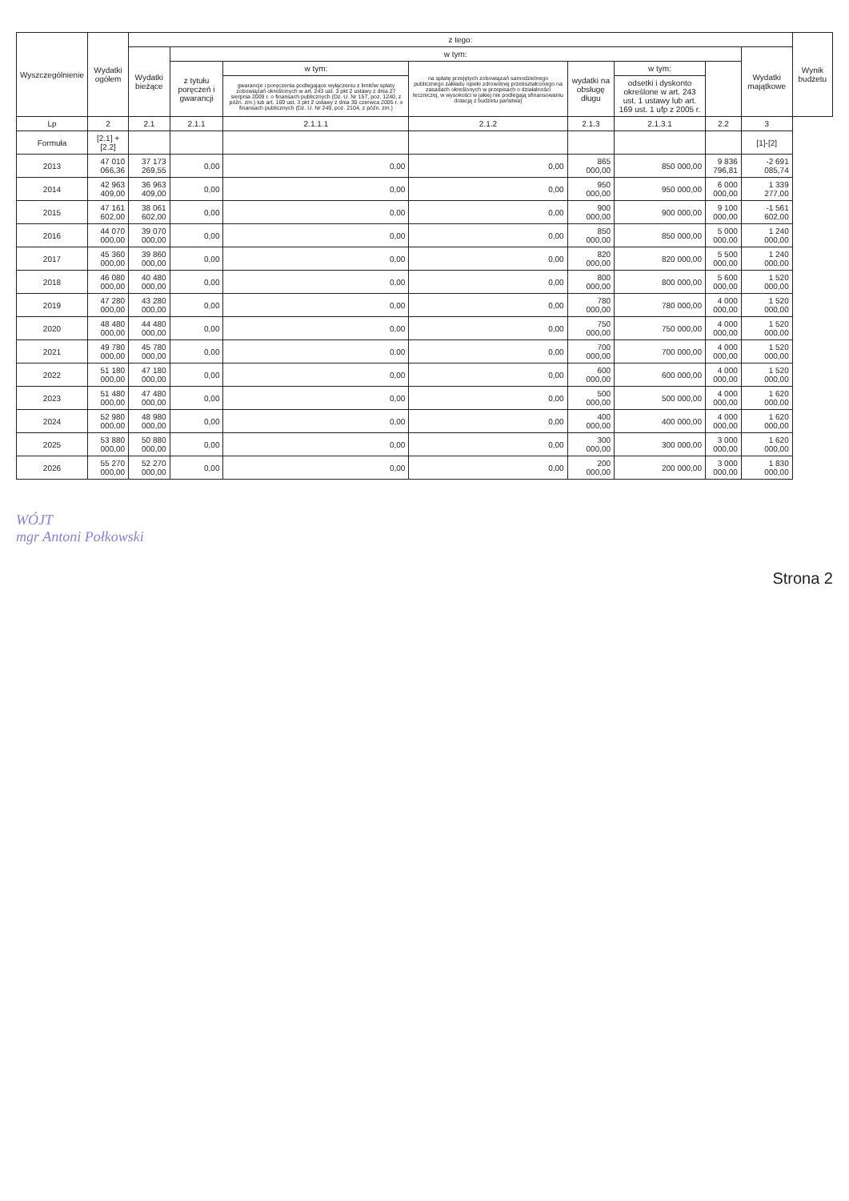| Wyszczególnienie | Wydatki ogółem | z tego: | | | | | | | | Wynik budżetu |
| --- | --- | --- | --- | --- | --- | --- | --- | --- | --- | --- |
| | | Wydatki bieżące | w tym: | | | | | | Wydatki majątkowe | |
| | | | z tytułu poręczeń i gwarancji | w tym: | na spłatę przejętych zobowiązań samodzielnego publicznego zakładu opieki zdrowotnej przekształconego na zasadach określonych w przepisach o działalności leczniczej, w wysokości w jakiej nie podlegają sfinansowaniu dotacją z budżetu państwa) | wydatki na obsługę długu | w tym: | | | |
| | | | | gwarancje i poręczenia podlegające wyłączeniu z limitów spłaty zobowiązań określonych w art. 243 ust. 3 pkt 2 ustawy z dnia 27 sierpnia 2009 r. o finansach publicznych (Dz. U. Nr 157, poz. 1240, z późn. zm.) lub art. 169 ust. 3 pkt 2 ustawy z dnia 30 czerwca 2005 r. o finansach publicznych (Dz. U. Nr 249, poz. 2104, z późn. zm.) | | | odsetki i dyskonto określone w art. 243 ust. 1 ustawy lub art. 169 ust. 1 ufp z 2005 r. | | | |
| Lp | 2 | 2.1 | 2.1.1 | 2.1.1.1 | 2.1.2 | 2.1.3 | 2.1.3.1 | 2.2 | 3 | |
| Formuła | [2.1] + [2.2] | | | | | | | | [1]-[2] | |
| 2013 | 47 010 066,36 | 37 173 269,55 | 0,00 | 0,00 | 0,00 | 865 000,00 | 850 000,00 | 9 836 796,81 | -2 691 085,74 | |
| 2014 | 42 963 409,00 | 36 963 409,00 | 0,00 | 0,00 | 0,00 | 950 000,00 | 950 000,00 | 6 000 000,00 | 1 339 277,00 | |
| 2015 | 47 161 602,00 | 38 061 602,00 | 0,00 | 0,00 | 0,00 | 900 000,00 | 900 000,00 | 9 100 000,00 | -1 561 602,00 | |
| 2016 | 44 070 000,00 | 39 070 000,00 | 0,00 | 0,00 | 0,00 | 850 000,00 | 850 000,00 | 5 000 000,00 | 1 240 000,00 | |
| 2017 | 45 360 000,00 | 39 860 000,00 | 0,00 | 0,00 | 0,00 | 820 000,00 | 820 000,00 | 5 500 000,00 | 1 240 000,00 | |
| 2018 | 46 080 000,00 | 40 480 000,00 | 0,00 | 0,00 | 0,00 | 800 000,00 | 800 000,00 | 5 600 000,00 | 1 520 000,00 | |
| 2019 | 47 280 000,00 | 43 280 000,00 | 0,00 | 0,00 | 0,00 | 780 000,00 | 780 000,00 | 4 000 000,00 | 1 520 000,00 | |
| 2020 | 48 480 000,00 | 44 480 000,00 | 0,00 | 0,00 | 0,00 | 750 000,00 | 750 000,00 | 4 000 000,00 | 1 520 000,00 | |
| 2021 | 49 780 000,00 | 45 780 000,00 | 0,00 | 0,00 | 0,00 | 700 000,00 | 700 000,00 | 4 000 000,00 | 1 520 000,00 | |
| 2022 | 51 180 000,00 | 47 180 000,00 | 0,00 | 0,00 | 0,00 | 600 000,00 | 600 000,00 | 4 000 000,00 | 1 520 000,00 | |
| 2023 | 51 480 000,00 | 47 480 000,00 | 0,00 | 0,00 | 0,00 | 500 000,00 | 500 000,00 | 4 000 000,00 | 1 620 000,00 | |
| 2024 | 52 980 000,00 | 48 980 000,00 | 0,00 | 0,00 | 0,00 | 400 000,00 | 400 000,00 | 4 000 000,00 | 1 620 000,00 | |
| 2025 | 53 880 000,00 | 50 880 000,00 | 0,00 | 0,00 | 0,00 | 300 000,00 | 300 000,00 | 3 000 000,00 | 1 620 000,00 | |
| 2026 | 55 270 000,00 | 52 270 000,00 | 0,00 | 0,00 | 0,00 | 200 000,00 | 200 000,00 | 3 000 000,00 | 1 830 000,00 | |
WÓJT
mgr Antoni Połkowski
Strona 2